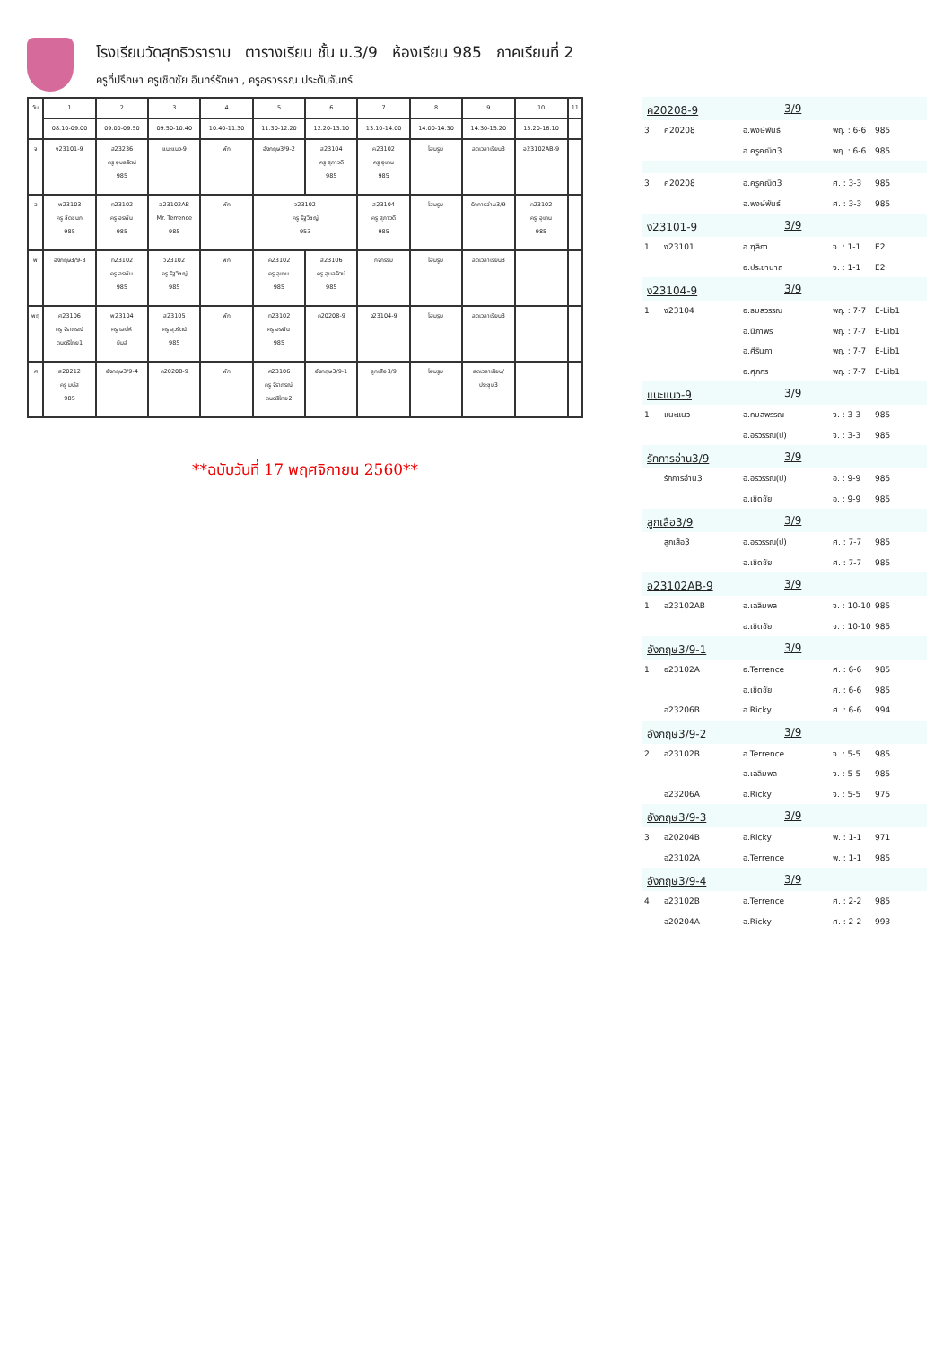โรงเรียนวัดสุทธิวราราม ตารางเรียน ชั้น ม.3/9 ห้องเรียน 985 ภาคเรียนที่ 2
ครูที่ปรึกษา ครูเชิดชัย อินทร์รักษา , ครูอรวรรณ ประดับจันทร์
| วัน | 1 | 2 | 3 | 4 | 5 | 6 | 7 | 8 | 9 | 10 | 11 |
| | 08.10-09.00 | 09.00-09.50 | 09.50-10.40 | 10.40-11.30 | 11.30-12.20 | 12.20-13.10 | 13.10-14.00 | 14.00-14.30 | 14.30-15.20 | 15.20-16.10 | |
| จ | ง23101-9 | ส23236 ครู อุบลรัตน์ 985 | แนะแนว-9 | พัก | อังกฤษ3/9-2 | ส23104 ครู สุภาวดี 985 | ค23102 ครู อุเทน 985 | โฮมรูม | ลดเวลาเรียน3 | อ23102AB-9 | |
| อ | พ23103 ครู ชิดชนก 985 | ท23102 ครู อรพิน 985 | อ23102AB Mr. Terrence 985 | พัก | ว23102 ครู รัฐวิชญ์ 953 | | ส23104 ครู สุภาวดี 985 | โฮมรูม | รักการอ่าน3/9 | ค23102 ครู อุเทน 985 | |
| พ | อังกฤษ3/9-3 | ท23102 ครู อรพิน 985 | ว23102 ครู รัฐวิชญ์ 985 | พัก | ค23102 ครู อุเทน 985 | ส23106 ครู อุบลรัตน์ 985 | กิจกรรม | โฮมรูม | ลดเวลาเรียน3 | | |
| พฤ | ศ23106 ครู จิราภรณ์ ดนตรีไทย1 | พ23104 ครู เสน่ห์ ยิมส์ | ส23105 ครู สุวรัตน์ 985 | พัก | ท23102 ครู อรพิน 985 | ค20208-9 | ง23104-9 | โฮมรูม | ลดเวลาเรียน3 | | |
| ศ | ส20212 ครู มนัส 985 | อังกฤษ3/9-4 | ค20208-9 | พัก | ศ23106 ครู จิราภรณ์ ดนตรีไทย2 | อังกฤษ3/9-1 | ลูกเสือ3/9 | โฮมรูม | ลดเวลาเรียน/ ประชุม3 | | |
**ฉบับวันที่ 17 พฤศจิกายน 2560**
ค20208-9 3/9
3 ค20208 อ.พงษ์พันธ์ พฤ. : 6-6 985
อ.ครูคณิต3 พฤ. : 6-6 985
3 ค20208 อ.ครูคณิต3 ศ. : 3-3 985
อ.พงษ์พันธ์ ศ. : 3-3 985
ง23101-9 3/9
1 ง23101 อ.ฑุลิกา จ. : 1-1 E2
อ.ประชานาถ จ. : 1-1 E2
ง23104-9 3/9
1 ง23104 อ.ธมลวรรณ พฤ. : 7-7 E-Lib1
อ.นิภาพร พฤ. : 7-7 E-Lib1
อ.ศีรินภา พฤ. : 7-7 E-Lib1
อ.ศุภกร พฤ. : 7-7 E-Lib1
แนะแนว-9 3/9
1 แนะแนว อ.กมลพรรณ จ. : 3-3 985
อ.อรวรรณ(ป) จ. : 3-3 985
รักการอ่าน3/9 3/9
รักการอ่าน3 อ.อรวรรณ(ป) อ. : 9-9 985
อ.เชิดชัย อ. : 9-9 985
ลูกเสือ3/9 3/9
ลูกเสือ3 อ.อรวรรณ(ป) ศ. : 7-7 985
อ.เชิดชัย ศ. : 7-7 985
อ23102AB-9 3/9
1 อ23102AB อ.เฉลิมพล จ. : 10-10 985
อ.เชิดชัย จ. : 10-10 985
อังกฤษ3/9-1 3/9
1 อ23102A อ.Terrence ศ. : 6-6 985
อ.เชิดชัย ศ. : 6-6 985
อ23206B อ.Ricky ศ. : 6-6 994
อังกฤษ3/9-2 3/9
2 อ23102B อ.Terrence จ. : 5-5 985
อ.เฉลิมพล จ. : 5-5 985
อ23206A อ.Ricky จ. : 5-5 975
อังกฤษ3/9-3 3/9
3 อ20204B อ.Ricky พ. : 1-1 971
อ23102A อ.Terrence พ. : 1-1 985
อังกฤษ3/9-4 3/9
4 อ23102B อ.Terrence ศ. : 2-2 985
อ20204A อ.Ricky ศ. : 2-2 993